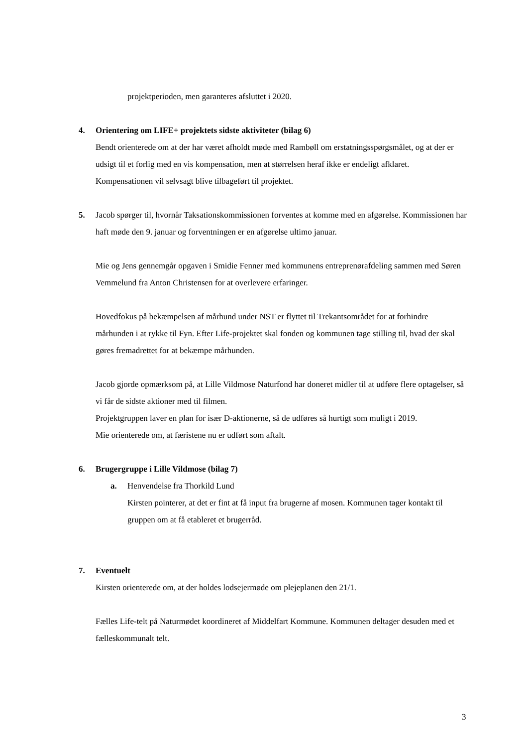projektperioden, men garanteres afsluttet i 2020.
4. Orientering om LIFE+ projektets sidste aktiviteter (bilag 6)
Bendt orienterede om at der har været afholdt møde med Rambøll om erstatningsspørgsmålet, og at der er udsigt til et forlig med en vis kompensation, men at størrelsen heraf ikke er endeligt afklaret. Kompensationen vil selvsagt blive tilbageført til projektet.
5. Jacob spørger til, hvornår Taksationskommissionen forventes at komme med en afgørelse. Kommissionen har haft møde den 9. januar og forventningen er en afgørelse ultimo januar.
Mie og Jens gennemgår opgaven i Smidie Fenner med kommunens entreprenørafdeling sammen med Søren Vemmelund fra Anton Christensen for at overlevere erfaringer.
Hovedfokus på bekæmpelsen af mårhund under NST er flyttet til Trekantsområdet for at forhindre mårhunden i at rykke til Fyn. Efter Life-projektet skal fonden og kommunen tage stilling til, hvad der skal gøres fremadrettet for at bekæmpe mårhunden.
Jacob gjorde opmærksom på, at Lille Vildmose Naturfond har doneret midler til at udføre flere optagelser, så vi får de sidste aktioner med til filmen.
Projektgruppen laver en plan for især D-aktionerne, så de udføres så hurtigt som muligt i 2019.
Mie orienterede om, at færistene nu er udført som aftalt.
6. Brugergruppe i Lille Vildmose (bilag 7)
a. Henvendelse fra Thorkild Lund
Kirsten pointerer, at det er fint at få input fra brugerne af mosen. Kommunen tager kontakt til gruppen om at få etableret et brugerråd.
7. Eventuelt
Kirsten orienterede om, at der holdes lodsejermøde om plejeplanen den 21/1.
Fælles Life-telt på Naturmødet koordineret af Middelfart Kommune. Kommunen deltager desuden med et fælleskommunalt telt.
3